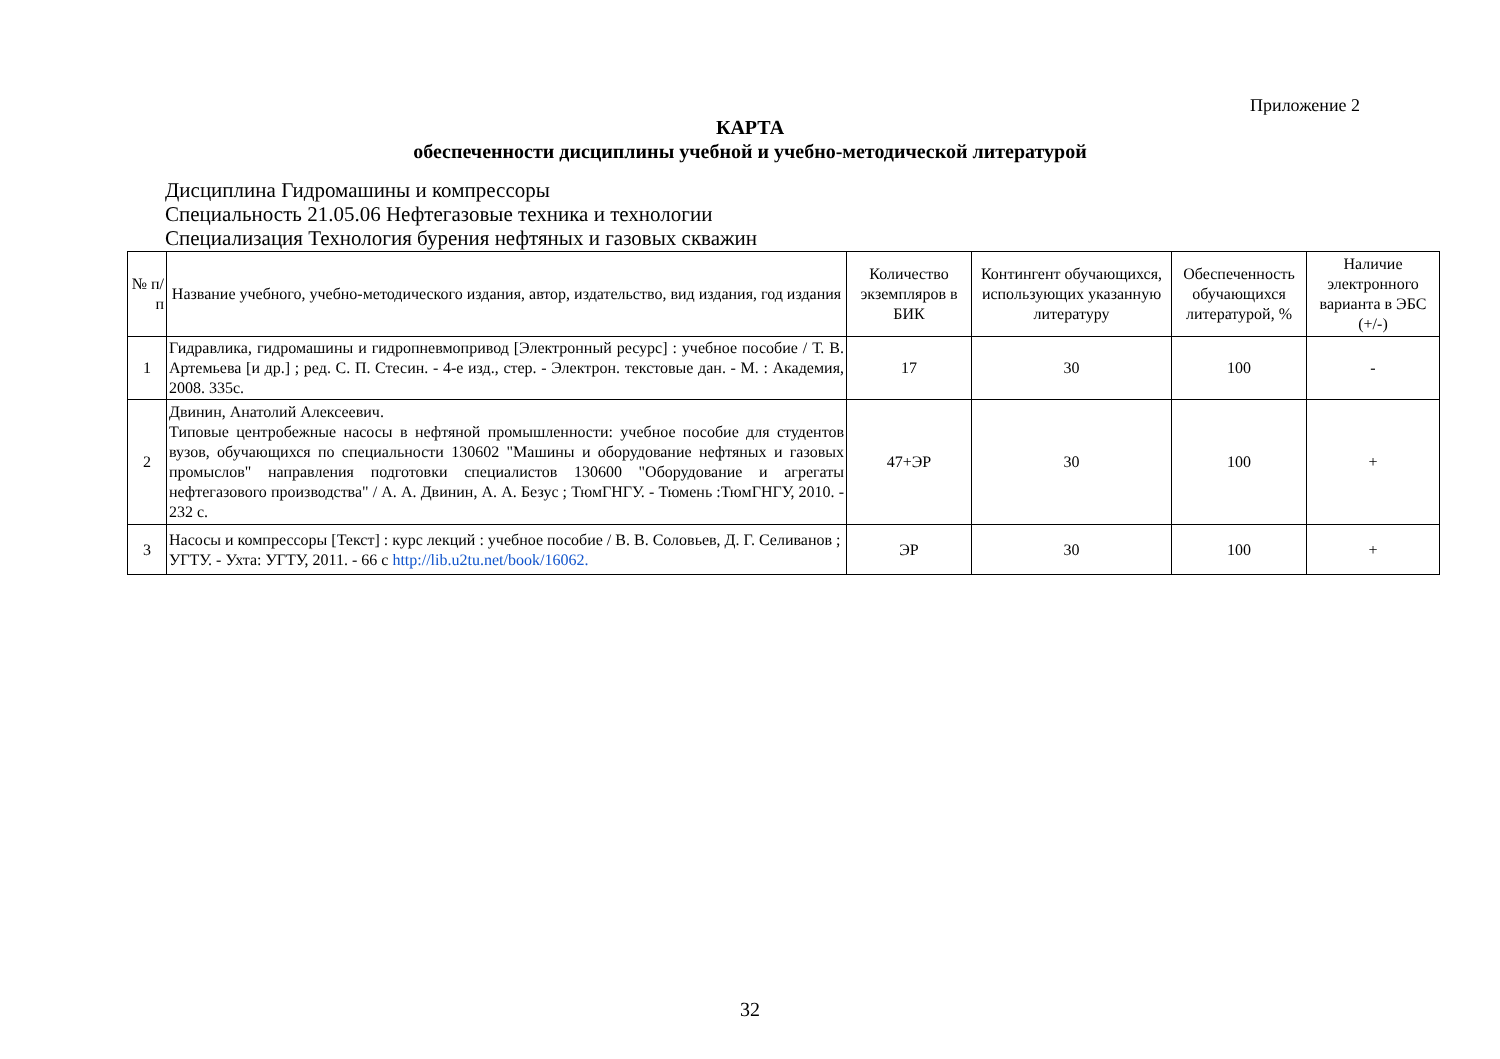Приложение 2
КАРТА
обеспеченности дисциплины учебной и учебно-методической литературой
Дисциплина Гидромашины и компрессоры
Специальность 21.05.06 Нефтегазовые техника и технологии
Специализация Технология бурения нефтяных и газовых скважин
| № п/п | Название учебного, учебно-методического издания, автор, издательство, вид издания, год издания | Количество экземпляров в БИК | Контингент обучающихся, использующих указанную литературу | Обеспеченность обучающихся литературой, % | Наличие электронного варианта в ЭБС (+/-) |
| --- | --- | --- | --- | --- | --- |
| 1 | Гидравлика, гидромашины и гидропневмопривод [Электронный ресурс] : учебное пособие / Т. В. Артемьева [и др.] ; ред. С. П. Стесин. - 4-е изд., стер. - Электрон. текстовые дан. - М. : Академия, 2008. 335с. | 17 | 30 | 100 | - |
| 2 | Двинин, Анатолий Алексеевич. Типовые центробежные насосы в нефтяной промышленности: учебное пособие для студентов вузов, обучающихся по специальности 130602 "Машины и оборудование нефтяных и газовых промыслов" направления подготовки специалистов 130600 "Оборудование и агрегаты нефтегазового производства" / А. А. Двинин, А. А. Безус ; ТюмГНГУ. - Тюмень :ТюмГНГУ, 2010. - 232 с. | 47+ЭР | 30 | 100 | + |
| 3 | Насосы и компрессоры [Текст] : курс лекций : учебное пособие / В. В. Соловьев, Д. Г. Селиванов ; УГТУ. - Ухта: УГТУ, 2011. - 66 с http://lib.u2tu.net/book/16062. | ЭР | 30 | 100 | + |
32